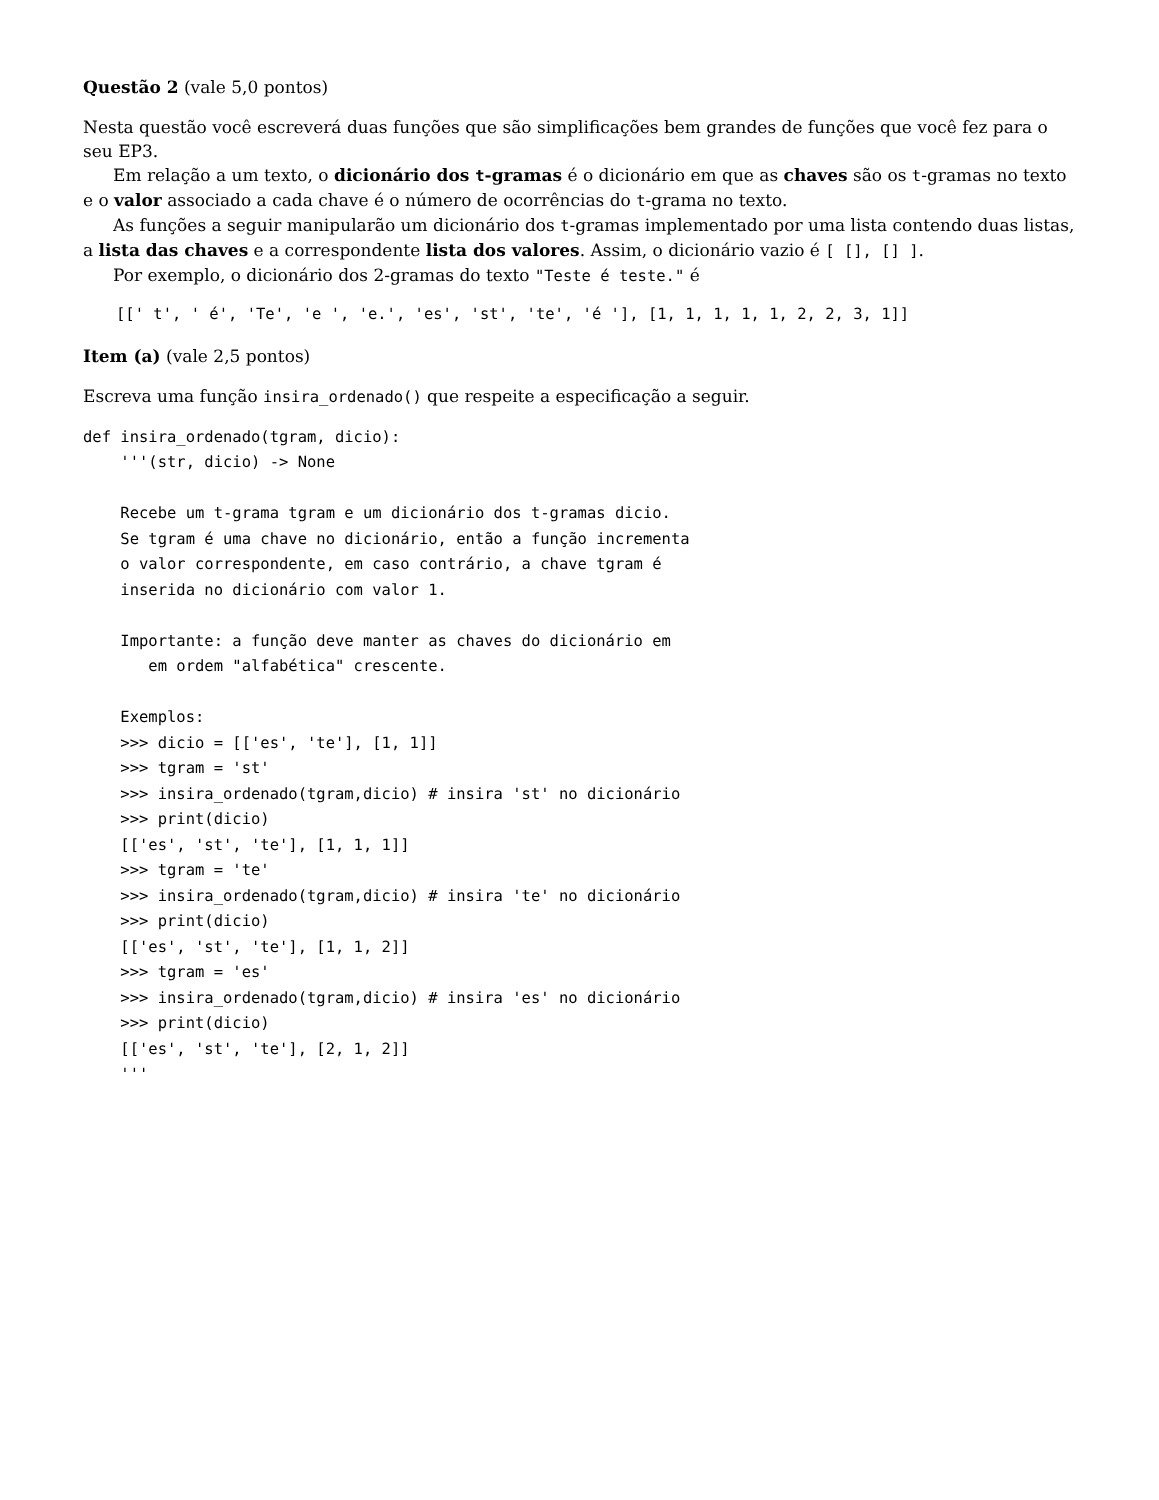Questão 2 (vale 5,0 pontos)
Nesta questão você escreverá duas funções que são simplificações bem grandes de funções que você fez para o seu EP3.
Em relação a um texto, o dicionário dos t-gramas é o dicionário em que as chaves são os t-gramas no texto e o valor associado a cada chave é o número de ocorrências do t-grama no texto.
As funções a seguir manipularão um dicionário dos t-gramas implementado por uma lista contendo duas listas, a lista das chaves e a correspondente lista dos valores. Assim, o dicionário vazio é [ [], [] ].
Por exemplo, o dicionário dos 2-gramas do texto "Teste é teste." é
[[' t', ' é', 'Te', 'e ', 'e.', 'es', 'st', 'te', 'é '], [1, 1, 1, 1, 1, 2, 2, 3, 1]]
Item (a) (vale 2,5 pontos)
Escreva uma função insira_ordenado() que respeite a especificação a seguir.
def insira_ordenado(tgram, dicio):
    '''(str, dicio) -> None

    Recebe um t-grama tgram e um dicionário dos t-gramas dicio.
    Se tgram é uma chave no dicionário, então a função incrementa
    o valor correspondente, em caso contrário, a chave tgram é
    inserida no dicionário com valor 1.

    Importante: a função deve manter as chaves do dicionário em
       em ordem "alfabética" crescente.

    Exemplos:
    >>> dicio = [['es', 'te'], [1, 1]]
    >>> tgram = 'st'
    >>> insira_ordenado(tgram,dicio) # insira 'st' no dicionário
    >>> print(dicio)
    [['es', 'st', 'te'], [1, 1, 1]]
    >>> tgram = 'te'
    >>> insira_ordenado(tgram,dicio) # insira 'te' no dicionário
    >>> print(dicio)
    [['es', 'st', 'te'], [1, 1, 2]]
    >>> tgram = 'es'
    >>> insira_ordenado(tgram,dicio) # insira 'es' no dicionário
    >>> print(dicio)
    [['es', 'st', 'te'], [2, 1, 2]]
    '''